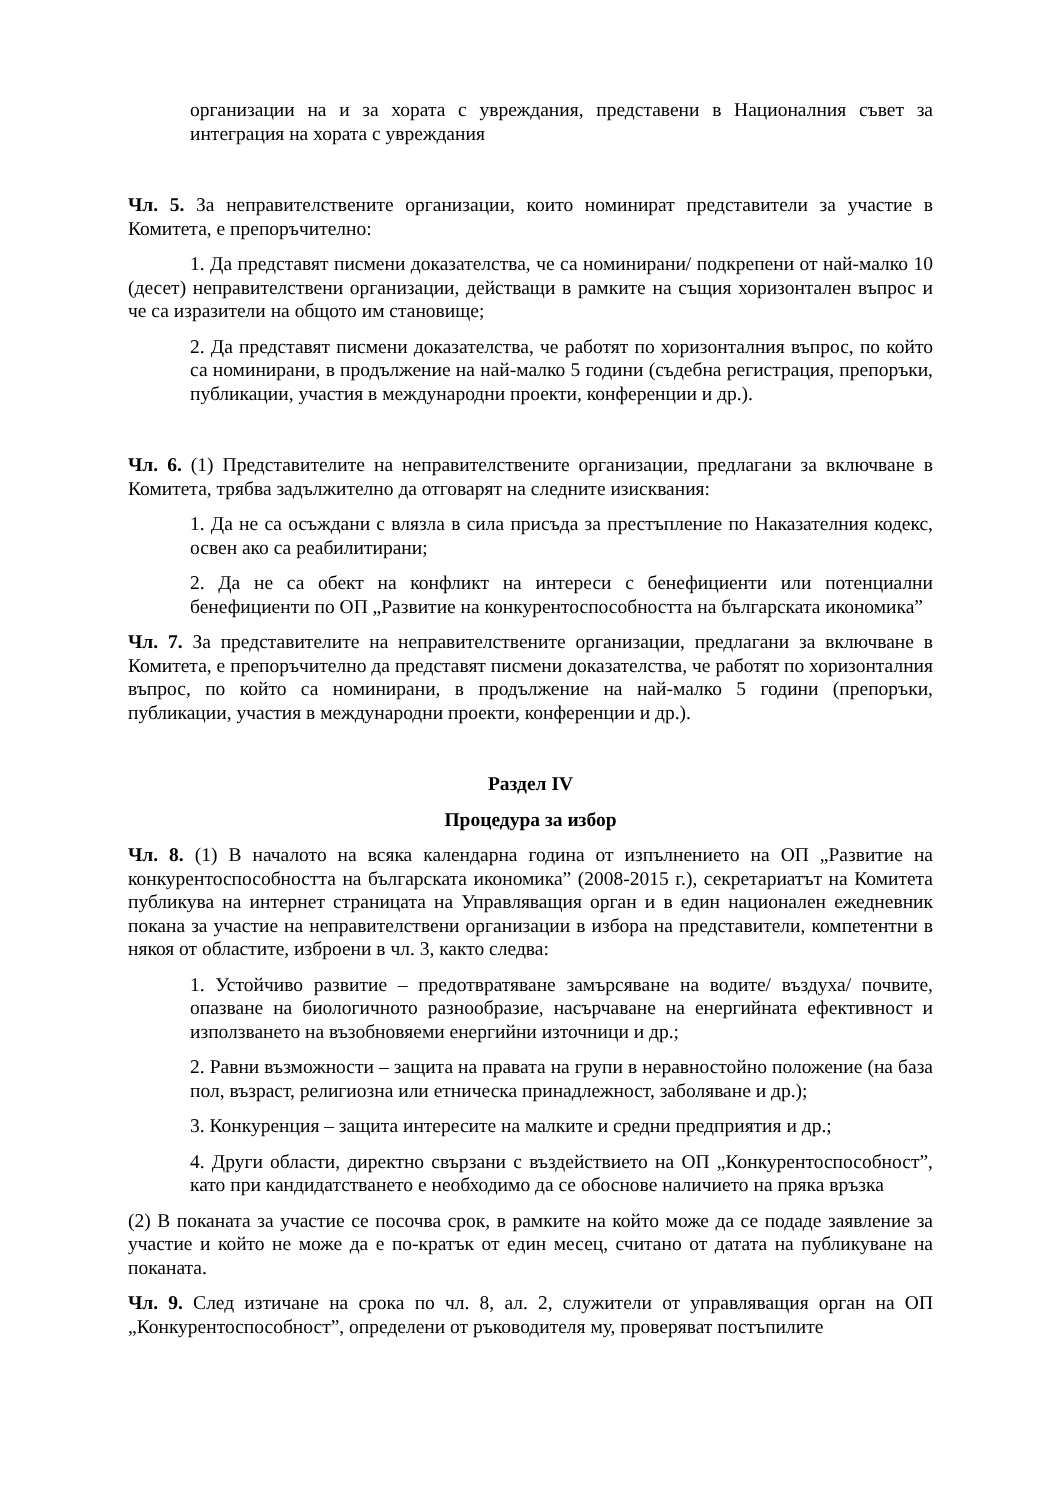организации на и за хората с увреждания, представени в Националния съвет за интеграция на хората с увреждания
Чл. 5. За неправителствените организации, които номинират представители за участие в Комитета, е препоръчително:
1. Да представят писмени доказателства, че са номинирани/ подкрепени от най-малко 10 (десет) неправителствени организации, действащи в рамките на същия хоризонтален въпрос и че са изразители на общото им становище;
2. Да представят писмени доказателства, че работят по хоризонталния въпрос, по който са номинирани, в продължение на най-малко 5 години (съдебна регистрация, препоръки, публикации, участия в международни проекти, конференции и др.).
Чл. 6. (1) Представителите на неправителствените организации, предлагани за включване в Комитета, трябва задължително да отговарят на следните изисквания:
1. Да не са осъждани с влязла в сила присъда за престъпление по Наказателния кодекс, освен ако са реабилитирани;
2. Да не са обект на конфликт на интереси с бенефициенти или потенциални бенефициенти по ОП „Развитие на конкурентоспособността на българската икономика”
Чл. 7. За представителите на неправителствените организации, предлагани за включване в Комитета, е препоръчително да представят писмени доказателства, че работят по хоризонталния въпрос, по който са номинирани, в продължение на най-малко 5 години (препоръки, публикации, участия в международни проекти, конференции и др.).
Раздел IV
Процедура за избор
Чл. 8. (1) В началото на всяка календарна година от изпълнението на ОП „Развитие на конкурентоспособността на българската икономика” (2008-2015 г.), секретариатът на Комитета публикува на интернет страницата на Управляващия орган и в един национален ежедневник покана за участие на неправителствени организации в избора на представители, компетентни в някоя от областите, изброени в чл. 3, както следва:
1. Устойчиво развитие – предотвратяване замърсяване на водите/ въздуха/ почвите, опазване на биологичното разнообразие, насърчаване на енергийната ефективност и използването на възобновяеми енергийни източници и др.;
2. Равни възможности – защита на правата на групи в неравностойно положение (на база пол, възраст, религиозна или етническа принадлежност, заболяване и др.);
3. Конкуренция – защита интересите на малките и средни предприятия и др.;
4. Други области, директно свързани с въздействието на ОП „Конкурентоспособност”, като при кандидатстването е необходимо да се обоснове наличието на пряка връзка
(2) В поканата за участие се посочва срок, в рамките на който може да се подаде заявление за участие и който не може да е по-кратък от един месец, считано от датата на публикуване на поканата.
Чл. 9. След изтичане на срока по чл. 8, ал. 2, служители от управляващия орган на ОП „Конкурентоспособност”, определени от ръководителя му, проверяват постъпилите